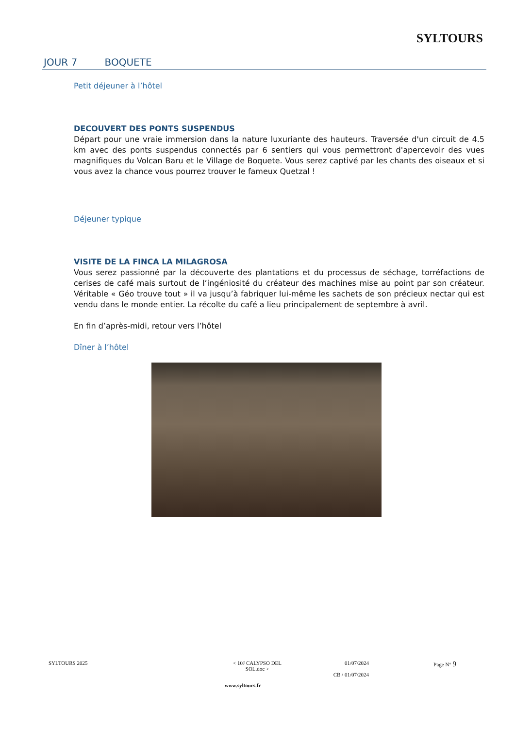SYLTOURS
JOUR 7 BOQUETE
Petit déjeuner à l’hôtel
DECOUVERT DES PONTS SUSPENDUS
Départ pour une vraie immersion dans la nature luxuriante des hauteurs. Traversée d'un circuit de 4.5 km avec des ponts suspendus connectés par 6 sentiers qui vous permettront d'apercevoir des vues magnifiques du Volcan Baru et le Village de Boquete. Vous serez captivé par les chants des oiseaux et si vous avez la chance vous pourrez trouver le fameux Quetzal !
Déjeuner typique
VISITE DE LA FINCA LA MILAGROSA
Vous serez passionné par la découverte des plantations et du processus de séchage, torréfactions de cerises de café mais surtout de l’ingéniosité du créateur des machines mise au point par son créateur. Véritable « Géo trouve tout » il va jusqu’à fabriquer lui-même les sachets de son précieux nectar qui est vendu dans le monde entier. La récolte du café a lieu principalement de septembre à avril.
En fin d’après-midi, retour vers l’hôtel
Dîner à l’hôtel
SYLTOURS 2025 < 10J CALYPSO DEL SOL.doc >
01/07/2024
CB / 01/07/2024
Page N° 9
www.syltours.fr